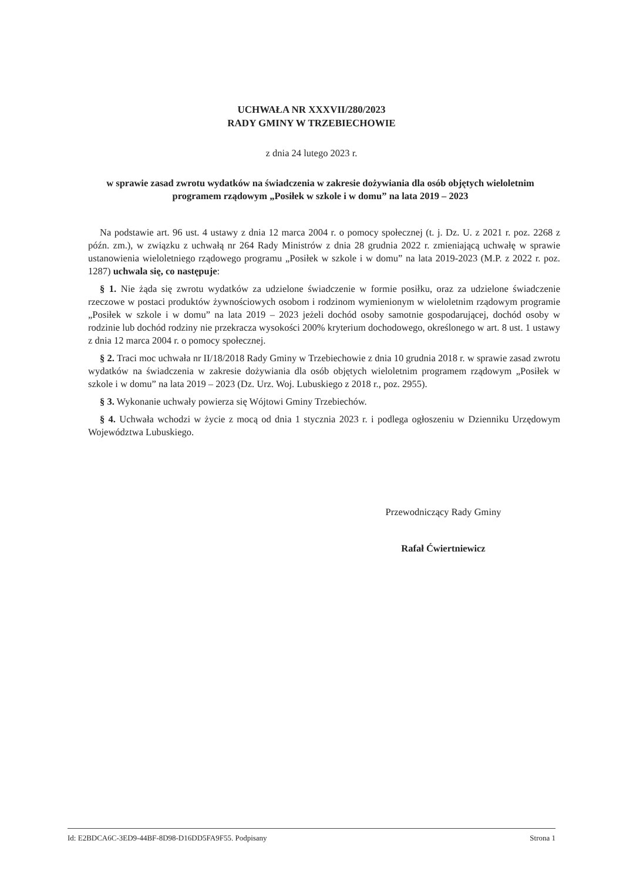UCHWAŁA NR XXXVII/280/2023
RADY GMINY W TRZEBIECHOWIE
z dnia 24 lutego 2023 r.
w sprawie zasad zwrotu wydatków na świadczenia w zakresie dożywiania dla osób objętych wieloletnim programem rządowym „Posiłek w szkole i w domu” na lata 2019 – 2023
Na podstawie art. 96 ust. 4 ustawy z dnia 12 marca 2004 r. o pomocy społecznej (t. j. Dz. U. z 2021 r. poz. 2268 z późn. zm.), w związku z uchwałą nr 264 Rady Ministrów z dnia 28 grudnia 2022 r. zmieniającą uchwałę w sprawie ustanowienia wieloletniego rządowego programu „Posiłek w szkole i w domu” na lata 2019-2023 (M.P. z 2022 r. poz. 1287) uchwala się, co następuje:
§ 1. Nie żąda się zwrotu wydatków za udzielone świadczenie w formie posiłku, oraz za udzielone świadczenie rzeczowe w postaci produktów żywnościowych osobom i rodzinom wymienionym w wieloletnim rządowym programie „Posiłek w szkole i w domu” na lata 2019 – 2023 jeżeli dochód osoby samotnie gospodarującej, dochód osoby w rodzinie lub dochód rodziny nie przekracza wysokości 200% kryterium dochodowego, określonego w art. 8 ust. 1 ustawy z dnia 12 marca 2004 r. o pomocy społecznej.
§ 2. Traci moc uchwała nr II/18/2018 Rady Gminy w Trzebiechowie z dnia 10 grudnia 2018 r. w sprawie zasad zwrotu wydatków na świadczenia w zakresie dożywiania dla osób objętych wieloletnim programem rządowym „Posiłek w szkole i w domu” na lata 2019 – 2023 (Dz. Urz. Woj. Lubuskiego z 2018 r., poz. 2955).
§ 3. Wykonanie uchwały powierza się Wójtowi Gminy Trzebiechów.
§ 4. Uchwała wchodzi w życie z mocą od dnia 1 stycznia 2023 r. i podlega ogłoszeniu w Dzienniku Urzędowym Województwa Lubuskiego.
Przewodniczący Rady Gminy
Rafał Ćwiertniewicz
Id: E2BDCA6C-3ED9-44BF-8D98-D16DD5FA9F55. Podpisany Strona 1